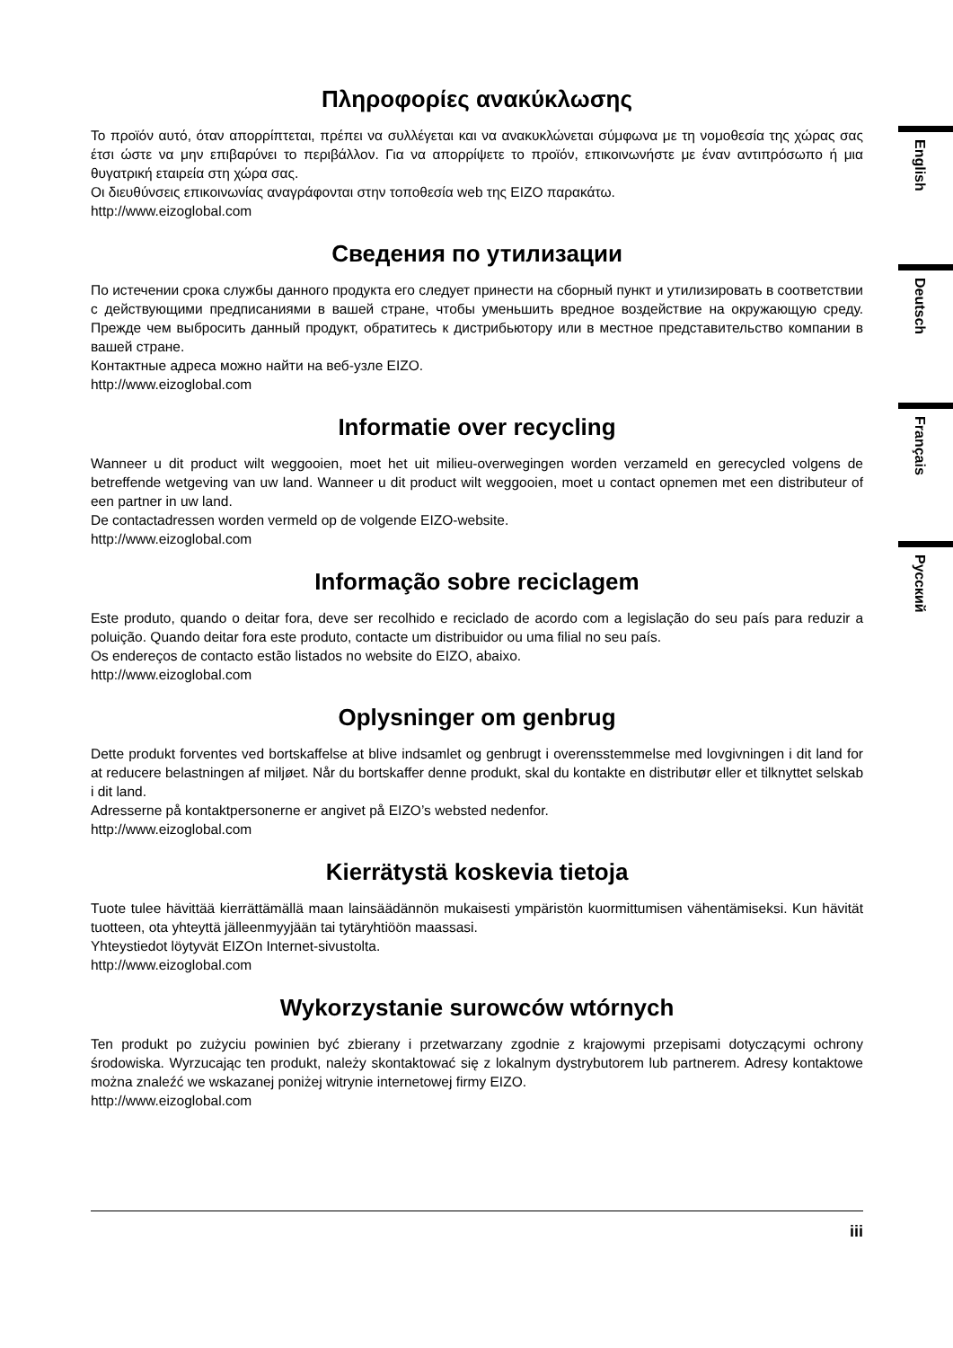Πληροφορίες ανακύκλωσης
Το προϊόν αυτό, όταν απορρίπτεται, πρέπει να συλλέγεται και να ανακυκλώνεται σύμφωνα με τη νομοθεσία της χώρας σας έτσι ώστε να μην επιβαρύνει το περιβάλλον. Για να απορρίψετε το προϊόν, επικοινωνήστε με έναν αντιπρόσωπο ή μια θυγατρική εταιρεία στη χώρα σας.
Οι διευθύνσεις επικοινωνίας αναγράφονται στην τοποθεσία web της EIZO παρακάτω.
http://www.eizoglobal.com
Сведения по утилизации
По истечении срока службы данного продукта его следует принести на сборный пункт и утилизировать в соответствии с действующими предписаниями в вашей стране, чтобы уменьшить вредное воздействие на окружающую среду. Прежде чем выбросить данный продукт, обратитесь к дистрибьютору или в местное представительство компании в вашей стране.
Контактные адреса можно найти на веб-узле EIZO.
http://www.eizoglobal.com
Informatie over recycling
Wanneer u dit product wilt weggooien, moet het uit milieu-overwegingen worden verzameld en gerecycled volgens de betreffende wetgeving van uw land. Wanneer u dit product wilt weggooien, moet u contact opnemen met een distributeur of een partner in uw land.
De contactadressen worden vermeld op de volgende EIZO-website.
http://www.eizoglobal.com
Informação sobre reciclagem
Este produto, quando o deitar fora, deve ser recolhido e reciclado de acordo com a legislação do seu país para reduzir a poluição. Quando deitar fora este produto, contacte um distribuidor ou uma filial no seu país.
Os endereços de contacto estão listados no website do EIZO, abaixo.
http://www.eizoglobal.com
Oplysninger om genbrug
Dette produkt forventes ved bortskaffelse at blive indsamlet og genbrugt i overensstemmelse med lovgivningen i dit land for at reducere belastningen af miljøet. Når du bortskaffer denne produkt, skal du kontakte en distributør eller et tilknyttet selskab i dit land.
Adresserne på kontaktpersonerne er angivet på EIZO’s websted nedenfor.
http://www.eizoglobal.com
Kierrätystä koskevia tietoja
Tuote tulee hävittää kierrättämällä maan lainsäädännön mukaisesti ympäristön kuormittumisen vähentämiseksi. Kun hävität tuotteen, ota yhteyttä jälleenmyyjään tai tytäryhtiöön maassasi.
Yhteystiedot löytyvät EIZOn Internet-sivustolta.
http://www.eizoglobal.com
Wykorzystanie surowców wtórnych
Ten produkt po zużyciu powinien być zbierany i przetwarzany zgodnie z krajowymi przepisami dotyczącymi ochrony środowiska. Wyrzucając ten produkt, należy skontaktować się z lokalnym dystrybutorem lub partnerem. Adresy kontaktowe można znaleźć we wskazanej poniżej witrynie internetowej firmy EIZO.
http://www.eizoglobal.com
English
Deutsch
Français
Русский
iii